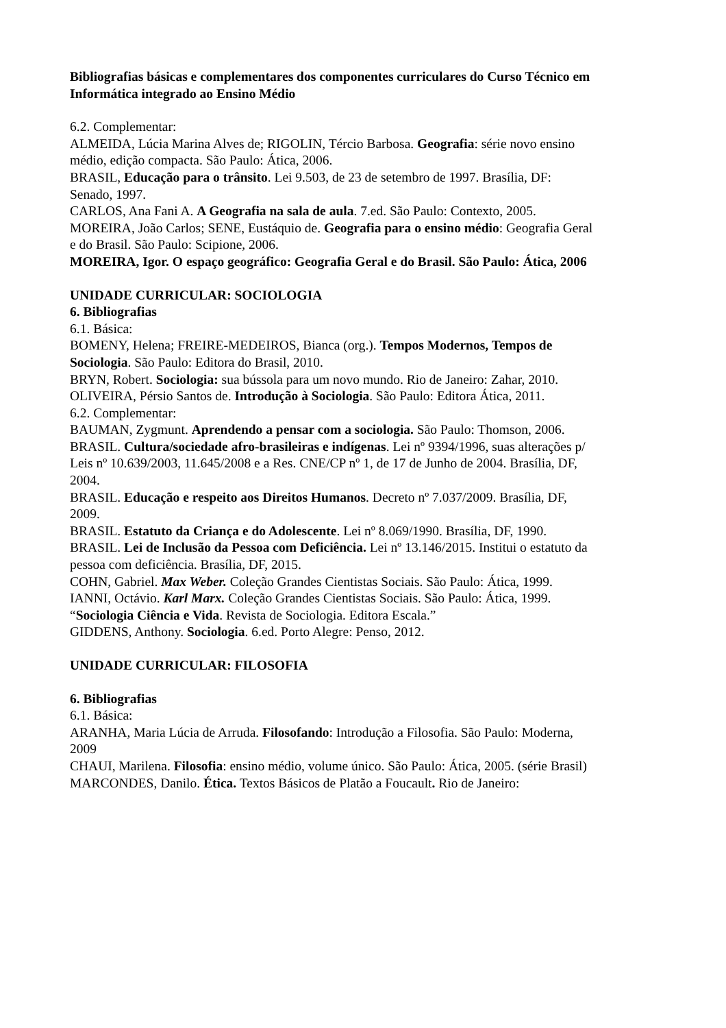Bibliografias básicas e complementares dos componentes curriculares do Curso Técnico em Informática integrado ao Ensino Médio
6.2. Complementar:
ALMEIDA, Lúcia Marina Alves de; RIGOLIN, Tércio Barbosa. Geografia: série novo ensino médio, edição compacta. São Paulo: Ática, 2006.
BRASIL, Educação para o trânsito. Lei 9.503, de 23 de setembro de 1997. Brasília, DF: Senado, 1997.
CARLOS, Ana Fani A. A Geografia na sala de aula. 7.ed. São Paulo: Contexto, 2005.
MOREIRA, João Carlos; SENE, Eustáquio de. Geografia para o ensino médio: Geografia Geral e do Brasil. São Paulo: Scipione, 2006.
MOREIRA, Igor. O espaço geográfico: Geografia Geral e do Brasil. São Paulo: Ática, 2006
UNIDADE CURRICULAR: SOCIOLOGIA
6. Bibliografias
6.1. Básica:
BOMENY, Helena; FREIRE-MEDEIROS, Bianca (org.). Tempos Modernos, Tempos de Sociologia. São Paulo: Editora do Brasil, 2010.
BRYN, Robert. Sociologia: sua bússola para um novo mundo. Rio de Janeiro: Zahar, 2010.
OLIVEIRA, Pérsio Santos de. Introdução à Sociologia. São Paulo: Editora Ática, 2011.
6.2. Complementar:
BAUMAN, Zygmunt. Aprendendo a pensar com a sociologia. São Paulo: Thomson, 2006.
BRASIL. Cultura/sociedade afro-brasileiras e indígenas. Lei nº 9394/1996, suas alterações p/ Leis nº 10.639/2003, 11.645/2008 e a Res. CNE/CP nº 1, de 17 de Junho de 2004. Brasília, DF, 2004.
BRASIL. Educação e respeito aos Direitos Humanos. Decreto nº 7.037/2009. Brasília, DF, 2009.
BRASIL. Estatuto da Criança e do Adolescente. Lei nº 8.069/1990. Brasília, DF, 1990.
BRASIL. Lei de Inclusão da Pessoa com Deficiência. Lei nº 13.146/2015. Institui o estatuto da pessoa com deficiência. Brasília, DF, 2015.
COHN, Gabriel. Max Weber. Coleção Grandes Cientistas Sociais. São Paulo: Ática, 1999.
IANNI, Octávio. Karl Marx. Coleção Grandes Cientistas Sociais. São Paulo: Ática, 1999.
“Sociologia Ciência e Vida. Revista de Sociologia. Editora Escala.”
GIDDENS, Anthony. Sociologia. 6.ed. Porto Alegre: Penso, 2012.
UNIDADE CURRICULAR: FILOSOFIA
6. Bibliografias
6.1. Básica:
ARANHA, Maria Lúcia de Arruda. Filosofando: Introdução a Filosofia. São Paulo: Moderna, 2009
CHAUI, Marilena. Filosofia: ensino médio, volume único. São Paulo: Ática, 2005. (série Brasil)
MARCONDES, Danilo. Ética. Textos Básicos de Platão a Foucault. Rio de Janeiro: